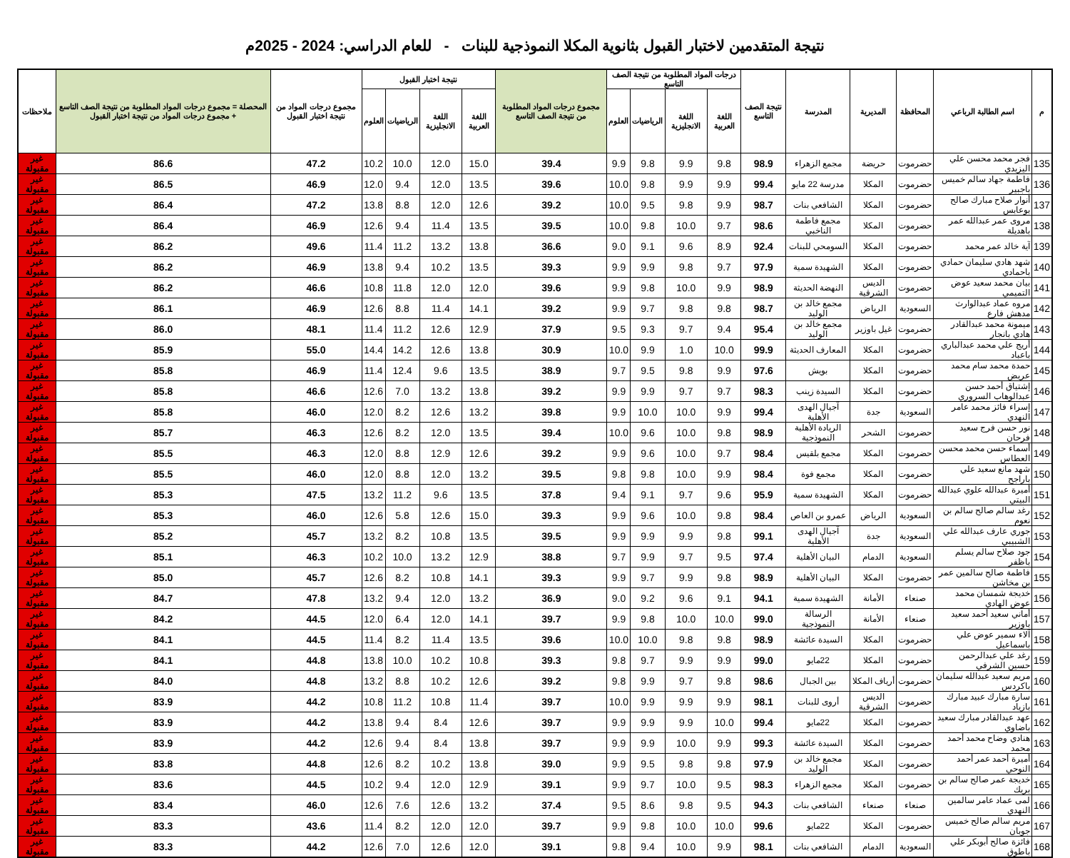نتيجة المتقدمين لاختبار القبول بثانوية المكلا النموذجية للبنات - للعام الدراسي: 2024 - 2025م
| م | اسم الطالبة الرباعي | المحافظة | المديرية | المدرسة | نتيجة الصف التاسع | درجات المواد المطلوبة من نتيجة الصف التاسع | | | | مجموع درجات المواد المطلوبة من نتيجة الصف التاسع | نتيجة اختبار القبول | | | | مجموع درجات المواد من نتيجة اختبار القبول | المحصلة = مجموع درجات المواد المطلوبة من نتيجة الصف التاسع + مجموع درجات المواد من نتيجة اختبار القبول | ملاحظات |
| --- | --- | --- | --- | --- | --- | --- | --- | --- | --- | --- | --- | --- | --- | --- | --- | --- | --- |
| | | | | | | اللغة العربية | اللغة الانجليزية | الرياضيات | العلوم | | اللغة العربية | اللغة الانجليزية | الرياضيات | العلوم | | | |
| 135 | فجر محمد محسن علي اليزيدي | حضرموت | حريضة | مجمع الزهراء | 98.9 | 9.8 | 9.9 | 9.8 | 9.9 | 39.4 | 15.0 | 12.0 | 10.0 | 10.2 | 47.2 | 86.6 | غير مقبولة |
| 136 | فاطمة جهاد سالم خميس باجبير | حضرموت | المكلا | مدرسة 22 مايو | 99.4 | 9.9 | 9.9 | 9.8 | 10.0 | 39.6 | 13.5 | 12.0 | 9.4 | 12.0 | 46.9 | 86.5 | غير مقبولة |
| 137 | أنوار صلاح مبارك صالح بوعابس | حضرموت | المكلا | الشافعي بنات | 98.7 | 9.9 | 9.8 | 9.5 | 10.0 | 39.2 | 12.6 | 12.0 | 8.8 | 13.8 | 47.2 | 86.4 | غير مقبولة |
| 138 | مروى عمر عبدالله عمر باهديلة | حضرموت | المكلا | مجمع فاطمة الناخبي | 98.6 | 9.7 | 10.0 | 9.8 | 10.0 | 39.5 | 13.5 | 11.4 | 9.4 | 12.6 | 46.9 | 86.4 | غير مقبولة |
| 139 | آية خالد عمر محمد | حضرموت | المكلا | السومحي للبنات | 92.4 | 8.9 | 9.6 | 9.1 | 9.0 | 36.6 | 13.8 | 13.2 | 11.2 | 11.4 | 49.6 | 86.2 | غير مقبولة |
| 140 | شهد هادي سليمان حمادي باحمادي | حضرموت | المكلا | الشهيدة سمية | 97.9 | 9.7 | 9.8 | 9.9 | 9.9 | 39.3 | 13.5 | 10.2 | 9.4 | 13.8 | 46.9 | 86.2 | غير مقبولة |
| 141 | بيان محمد سعيد عوض التميمي | حضرموت | الديس الشرقية | النهضة الحديثة | 98.9 | 9.9 | 10.0 | 9.8 | 9.9 | 39.6 | 12.0 | 12.0 | 11.8 | 10.8 | 46.6 | 86.2 | غير مقبولة |
| 142 | مروه عماد عبدالوارث مدهش فارع | السعودية | الرياض | مجمع خالد بن الوليد | 98.7 | 9.8 | 9.8 | 9.7 | 9.9 | 39.2 | 14.1 | 11.4 | 8.8 | 12.6 | 46.9 | 86.1 | غير مقبولة |
| 143 | ميمونة محمد عبدالقادر هادي بانجار | حضرموت | غيل باوزير | مجمع خالد بن الوليد | 95.4 | 9.4 | 9.7 | 9.3 | 9.5 | 37.9 | 12.9 | 12.6 | 11.2 | 11.4 | 48.1 | 86.0 | غير مقبولة |
| 144 | أريج علي محمد عبدالباري باعباد | حضرموت | المكلا | المعارف الحديثة | 99.9 | 10.0 | 1.0 | 9.9 | 10.0 | 30.9 | 13.8 | 12.6 | 14.2 | 14.4 | 55.0 | 85.9 | غير مقبولة |
| 145 | حمدة محمد سام محمد عريض | حضرموت | المكلا | بويش | 97.6 | 9.9 | 9.8 | 9.5 | 9.7 | 38.9 | 13.5 | 9.6 | 12.4 | 11.4 | 46.9 | 85.8 | غير مقبولة |
| 146 | إشتياق أحمد حسن عبدالوهاب السروري | حضرموت | المكلا | السيدة زينب | 98.3 | 9.7 | 9.7 | 9.9 | 9.9 | 39.2 | 13.8 | 13.2 | 7.0 | 12.6 | 46.6 | 85.8 | غير مقبولة |
| 147 | إسراء فائز محمد عامر النهدي | السعودية | جدة | آجيال الهدى الأهلية | 99.4 | 9.9 | 10.0 | 10.0 | 9.9 | 39.8 | 13.2 | 12.6 | 8.2 | 12.0 | 46.0 | 85.8 | غير مقبولة |
| 148 | نور حسن فرج سعيد فرحان | حضرموت | الشحر | الريادة الأهلية النموذجية | 98.9 | 9.8 | 10.0 | 9.6 | 10.0 | 39.4 | 13.5 | 12.0 | 8.2 | 12.6 | 46.3 | 85.7 | غير مقبولة |
| 149 | أسماء حسن محمد محسن العطاس | حضرموت | المكلا | مجمع بلقيس | 98.4 | 9.7 | 10.0 | 9.6 | 9.9 | 39.2 | 12.6 | 12.9 | 8.8 | 12.0 | 46.3 | 85.5 | غير مقبولة |
| 150 | شهد مانع سعيد علي باراجح | حضرموت | المكلا | مجمع فوة | 98.4 | 9.9 | 10.0 | 9.8 | 9.8 | 39.5 | 13.2 | 12.0 | 8.8 | 12.0 | 46.0 | 85.5 | غير مقبولة |
| 151 | أميرة عبدالله علوي عبدالله البيتي | حضرموت | المكلا | الشهيدة سمية | 95.9 | 9.6 | 9.7 | 9.1 | 9.4 | 37.8 | 13.5 | 9.6 | 11.2 | 13.2 | 47.5 | 85.3 | غير مقبولة |
| 152 | رغد سالم صالح سالم بن نعوم | السعودية | الرياض | عمرو بن العاص | 98.4 | 9.8 | 10.0 | 9.6 | 9.9 | 39.3 | 15.0 | 12.6 | 5.8 | 12.6 | 46.0 | 85.3 | غير مقبولة |
| 153 | جوري عارف عبدالله علي الشبيبي | السعودية | جدة | آجيال الهدى الأهلية | 99.1 | 9.8 | 9.9 | 9.9 | 9.9 | 39.5 | 13.5 | 10.8 | 8.2 | 13.2 | 45.7 | 85.2 | غير مقبولة |
| 154 | جود صلاح سالم يسلم باظفر | السعودية | الدمام | البيان الأهلية | 97.4 | 9.5 | 9.7 | 9.9 | 9.7 | 38.8 | 12.9 | 13.2 | 10.0 | 10.2 | 46.3 | 85.1 | غير مقبولة |
| 155 | فاطمة صالح سالمين عمر بن مخاشن | حضرموت | المكلا | البيان الأهلية | 98.9 | 9.8 | 9.9 | 9.7 | 9.9 | 39.3 | 14.1 | 10.8 | 8.2 | 12.6 | 45.7 | 85.0 | غير مقبولة |
| 156 | خديجة شمسان محمد عوض الهادي | صنعاء | الأمانة | الشهيدة سمية | 94.1 | 9.1 | 9.6 | 9.2 | 9.0 | 36.9 | 13.2 | 12.0 | 9.4 | 13.2 | 47.8 | 84.7 | غير مقبولة |
| 157 | أماني سعيد أحمد سعيد باوزير | صنعاء | الأمانة | الرسالة النموذجية | 99.0 | 10.0 | 10.0 | 9.8 | 9.9 | 39.7 | 14.1 | 12.0 | 6.4 | 12.0 | 44.5 | 84.2 | غير مقبولة |
| 158 | آلاء سمير عوض علي باسماعيل | حضرموت | المكلا | السيدة عائشة | 98.9 | 9.8 | 9.8 | 10.0 | 10.0 | 39.6 | 13.5 | 11.4 | 8.2 | 11.4 | 44.5 | 84.1 | غير مقبولة |
| 159 | رغد علي عبدالرحمن حسين الشرفي | حضرموت | المكلا | 22مايو | 99.0 | 9.9 | 9.9 | 9.7 | 9.8 | 39.3 | 10.8 | 10.2 | 10.0 | 13.8 | 44.8 | 84.1 | غير مقبولة |
| 160 | مريم سعيد عبدالله سليمان باكردس | حضرموت | أرياف المكلا | بين الجبال | 98.6 | 9.8 | 9.7 | 9.9 | 9.8 | 39.2 | 12.6 | 10.2 | 8.8 | 13.2 | 44.8 | 84.0 | غير مقبولة |
| 161 | سارة مبارك عبيد مبارك بازياد | حضرموت | الديس الشرقية | أروى للبنات | 98.1 | 9.9 | 9.9 | 9.9 | 10.0 | 39.7 | 11.4 | 10.8 | 11.2 | 10.8 | 44.2 | 83.9 | غير مقبولة |
| 162 | عهد عبدالقادر مبارك سعيد باضاوي | حضرموت | المكلا | 22مايو | 99.4 | 10.0 | 9.9 | 9.9 | 9.9 | 39.7 | 12.6 | 8.4 | 9.4 | 13.8 | 44.2 | 83.9 | غير مقبولة |
| 163 | هنادي وضاح محمد أحمد محمد | حضرموت | المكلا | السيدة عائشة | 99.3 | 9.9 | 10.0 | 9.9 | 9.9 | 39.7 | 13.8 | 8.4 | 9.4 | 12.6 | 44.2 | 83.9 | غير مقبولة |
| 164 | أميرة أحمد عمر أحمد النوحي | حضرموت | المكلا | مجمع خالد بن الوليد | 97.9 | 9.8 | 9.8 | 9.5 | 9.9 | 39.0 | 13.8 | 10.2 | 8.2 | 12.6 | 44.8 | 83.8 | غير مقبولة |
| 165 | خديجة عمر صالح سالم بن بريك | حضرموت | المكلا | مجمع الزهراء | 98.3 | 9.5 | 10.0 | 9.7 | 9.9 | 39.1 | 12.9 | 12.0 | 9.4 | 10.2 | 44.5 | 83.6 | غير مقبولة |
| 166 | لمى عماد عامر سالمين النهدي | صنعاء | صنعاء | الشافعي بنات | 94.3 | 9.5 | 9.8 | 8.6 | 9.5 | 37.4 | 13.2 | 12.6 | 7.6 | 12.6 | 46.0 | 83.4 | غير مقبولة |
| 167 | مريم سالم صالح خميس جوبان | حضرموت | المكلا | 22مايو | 99.6 | 10.0 | 10.0 | 9.8 | 9.9 | 39.7 | 12.0 | 12.0 | 8.2 | 11.4 | 43.6 | 83.3 | غير مقبولة |
| 168 | فائزة صالح أبوبكر علي باطوق | السعودية | الدمام | الشافعي بنات | 98.1 | 9.9 | 10.0 | 9.4 | 9.8 | 39.1 | 12.0 | 12.6 | 7.0 | 12.6 | 44.2 | 83.3 | غير مقبولة |